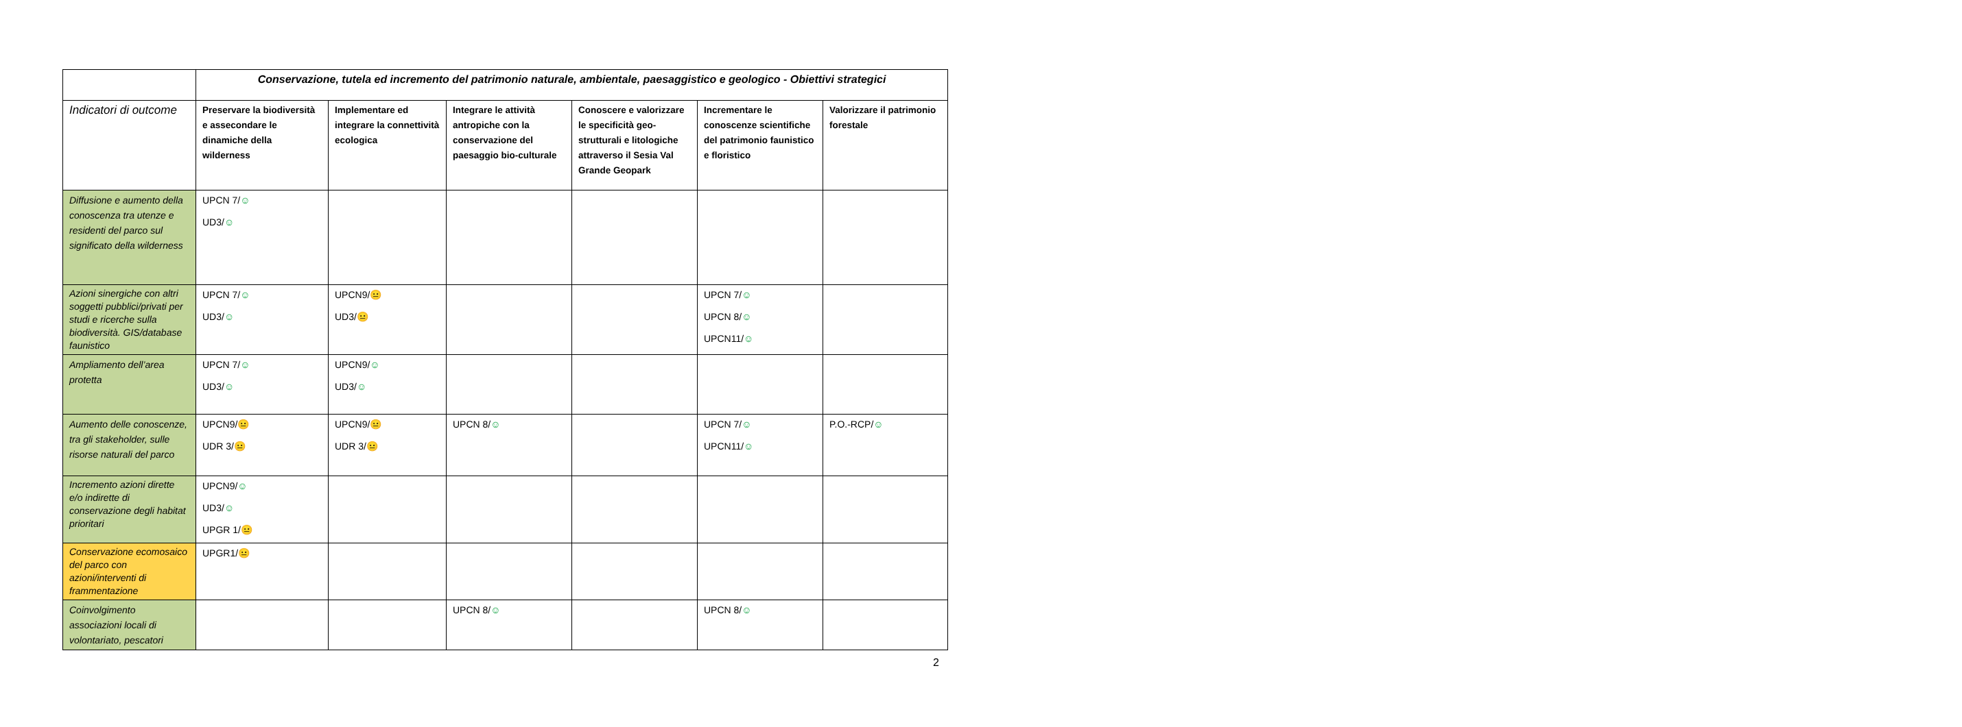| | Conservazione, tutela ed incremento del patrimonio naturale, ambientale, paesaggistico e geologico - Obiettivi strategici | | | | | |
| Indicatori di outcome | Preservare la biodiversità e assecondare le dinamiche della wilderness | Implementare ed integrare la connettività ecologica | Integrare le attività antropiche con la conservazione del paesaggio bio-culturale | Conoscere e valorizzare le specificità geo-strutturali e litologiche attraverso il Sesia Val Grande Geopark | Incrementare le conoscenze scientifiche del patrimonio faunistico e floristico | Valorizzare il patrimonio forestale |
| Diffusione e aumento della conoscenza tra utenze e residenti del parco sul significato della wilderness | UPCN 7/ ☺ UD3/ ☺ | | | | | |
| Azioni sinergiche con altri soggetti pubblici/privati per studi e ricerche sulla biodiversità. GIS/database faunistico | UPCN 7/ ☺ UD3/ ☺ | UPCN9/ 😐 UD3/ 😐 | | | UPCN 7/ ☺ UPCN 8/ ☺ UPCN11/ ☺ | |
| Ampliamento dell’area protetta | UPCN 7/ ☺ UD3/ ☺ | UPCN9/ ☺ UD3/ ☺ | | | | |
| Aumento delle conoscenze, tra gli stakeholder, sulle risorse naturali del parco | UPCN9/ 😐 UDR 3/ 😐 | UPCN9/ 😐 UDR 3/ 😐 | UPCN 8/ ☺ | | UPCN 7/ ☺ UPCN11/ ☺ | P.O.-RCP/ ☺ |
| Incremento azioni dirette e/o indirette di conservazione degli habitat prioritari | UPCN9/ ☺ UD3/ ☺ UPGR 1/ 😐 | | | | | |
| Conservazione ecomosaico del parco con azioni/interventi di frammentazione | UPGR1/ 😐 | | | | | |
| Coinvolgimento associazioni locali di volontariato, pescatori | | | UPCN 8/ ☺ | | UPCN 8/ ☺ | |
2